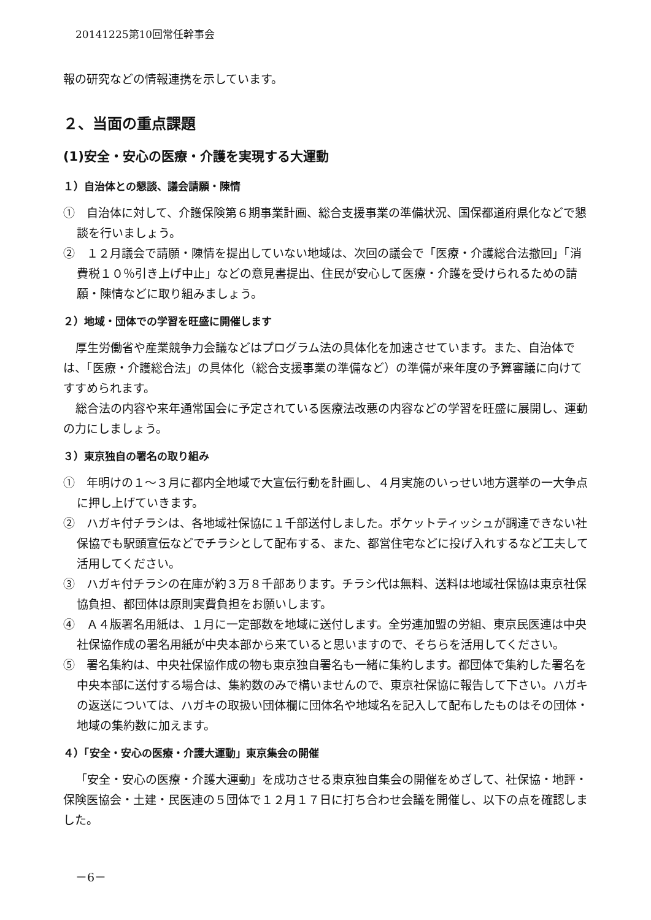20141225第10回常任幹事会
報の研究などの情報連携を示しています。
２、当面の重点課題
(1)安全・安心の医療・介護を実現する大運動
１）自治体との懇談、議会請願・陳情
①　自治体に対して、介護保険第６期事業計画、総合支援事業の準備状況、国保都道府県化などで懇談を行いましょう。
②　１２月議会で請願・陳情を提出していない地域は、次回の議会で「医療・介護総合法撤回」「消費税１０％引き上げ中止」などの意見書提出、住民が安心して医療・介護を受けられるための請願・陳情などに取り組みましょう。
２）地域・団体での学習を旺盛に開催します
厚生労働省や産業競争力会議などはプログラム法の具体化を加速させています。また、自治体では、「医療・介護総合法」の具体化（総合支援事業の準備など）の準備が来年度の予算審議に向けてすすめられます。
総合法の内容や来年通常国会に予定されている医療法改悪の内容などの学習を旺盛に展開し、運動の力にしましょう。
３）東京独自の署名の取り組み
①　年明けの１～３月に都内全地域で大宣伝行動を計画し、４月実施のいっせい地方選挙の一大争点に押し上げていきます。
②　ハガキ付チラシは、各地域社保協に１千部送付しました。ポケットティッシュが調達できない社保協でも駅頭宣伝などでチラシとして配布する、また、都営住宅などに投げ入れするなど工夫して活用してください。
③　ハガキ付チラシの在庫が約３万８千部あります。チラシ代は無料、送料は地域社保協は東京社保協負担、都団体は原則実費負担をお願いします。
④　Ａ４版署名用紙は、１月に一定部数を地域に送付します。全労連加盟の労組、東京民医連は中央社保協作成の署名用紙が中央本部から来ていると思いますので、そちらを活用してください。
⑤　署名集約は、中央社保協作成の物も東京独自署名も一緒に集約します。都団体で集約した署名を中央本部に送付する場合は、集約数のみで構いませんので、東京社保協に報告して下さい。ハガキの返送については、ハガキの取扱い団体欄に団体名や地域名を記入して配布したものはその団体・地域の集約数に加えます。
４）「安全・安心の医療・介護大運動」東京集会の開催
「安全・安心の医療・介護大運動」を成功させる東京独自集会の開催をめざして、社保協・地評・保険医協会・土建・民医連の５団体で１２月１７日に打ち合わせ会議を開催し、以下の点を確認しました。
－6－